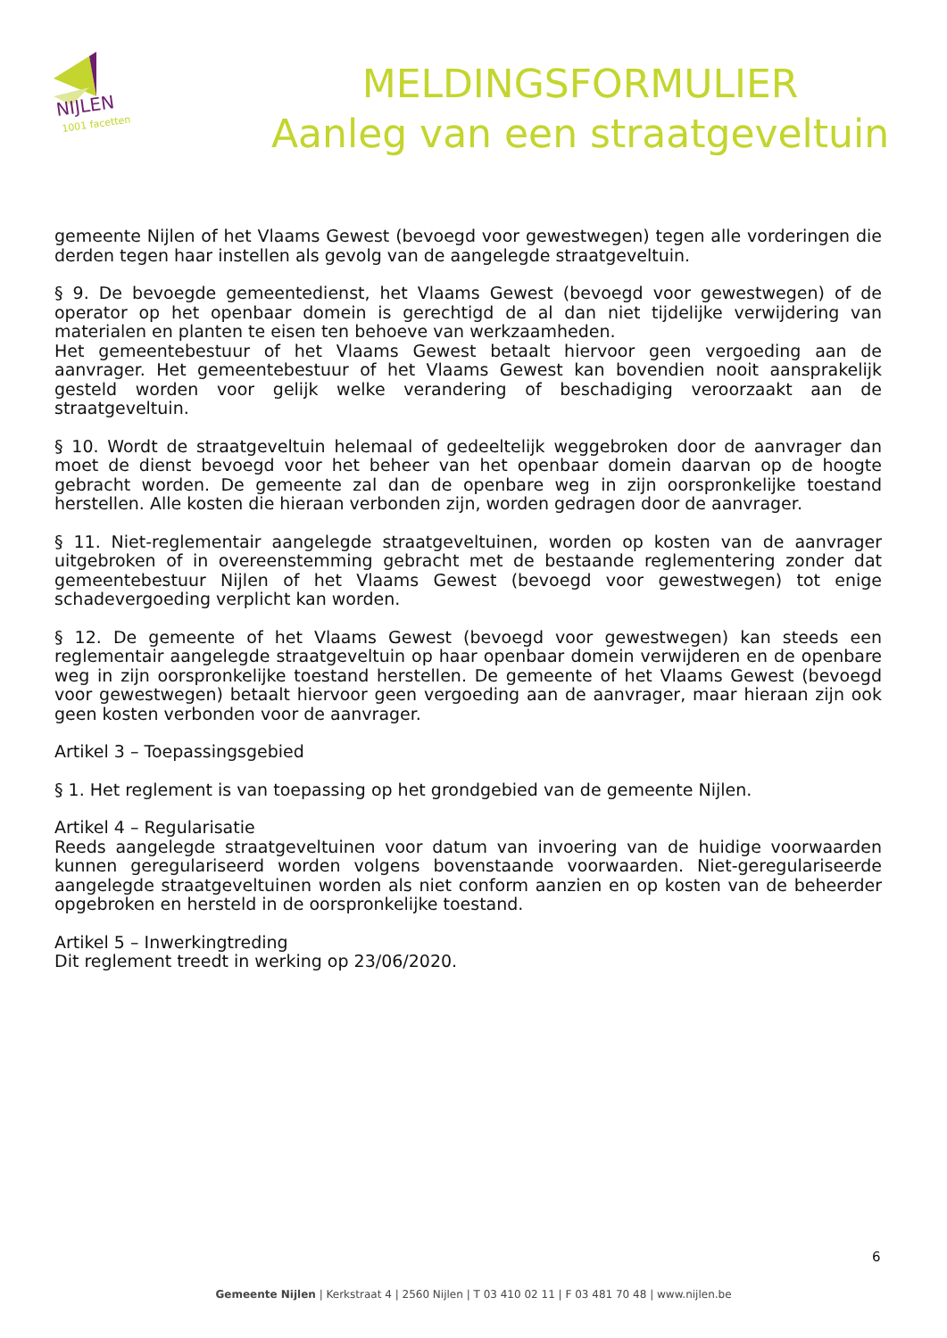NIJLEN
1001 facetten
MELDINGSFORMULIER
Aanleg van een straatgeveltuin
gemeente Nijlen of het Vlaams Gewest (bevoegd voor gewestwegen) tegen alle vorderingen die derden tegen haar instellen als gevolg van de aangelegde straatgeveltuin.
§ 9. De bevoegde gemeentedienst, het Vlaams Gewest (bevoegd voor gewestwegen) of de operator op het openbaar domein is gerechtigd de al dan niet tijdelijke verwijdering van materialen en planten te eisen ten behoeve van werkzaamheden.
Het gemeentebestuur of het Vlaams Gewest betaalt hiervoor geen vergoeding aan de aanvrager. Het gemeentebestuur of het Vlaams Gewest kan bovendien nooit aansprakelijk gesteld worden voor gelijk welke verandering of beschadiging veroorzaakt aan de straatgeveltuin.
§ 10. Wordt de straatgeveltuin helemaal of gedeeltelijk weggebroken door de aanvrager dan moet de dienst bevoegd voor het beheer van het openbaar domein daarvan op de hoogte gebracht worden. De gemeente zal dan de openbare weg in zijn oorspronkelijke toestand herstellen. Alle kosten die hieraan verbonden zijn, worden gedragen door de aanvrager.
§ 11. Niet-reglementair aangelegde straatgeveltuinen, worden op kosten van de aanvrager uitgebroken of in overeenstemming gebracht met de bestaande reglementering zonder dat gemeentebestuur Nijlen of het Vlaams Gewest (bevoegd voor gewestwegen) tot enige schadevergoeding verplicht kan worden.
§ 12. De gemeente of het Vlaams Gewest (bevoegd voor gewestwegen) kan steeds een reglementair aangelegde straatgeveltuin op haar openbaar domein verwijderen en de openbare weg in zijn oorspronkelijke toestand herstellen. De gemeente of het Vlaams Gewest (bevoegd voor gewestwegen) betaalt hiervoor geen vergoeding aan de aanvrager, maar hieraan zijn ook geen kosten verbonden voor de aanvrager.
Artikel 3 – Toepassingsgebied
§ 1. Het reglement is van toepassing op het grondgebied van de gemeente Nijlen.
Artikel 4 – Regularisatie
Reeds aangelegde straatgeveltuinen voor datum van invoering van de huidige voorwaarden kunnen geregulariseerd worden volgens bovenstaande voorwaarden. Niet-geregulariseerde aangelegde straatgeveltuinen worden als niet conform aanzien en op kosten van de beheerder opgebroken en hersteld in de oorspronkelijke toestand.
Artikel 5 – Inwerkingtreding
Dit reglement treedt in werking op 23/06/2020.
6
Gemeente Nijlen | Kerkstraat 4 | 2560 Nijlen | T 03 410 02 11 | F 03 481 70 48 | www.nijlen.be